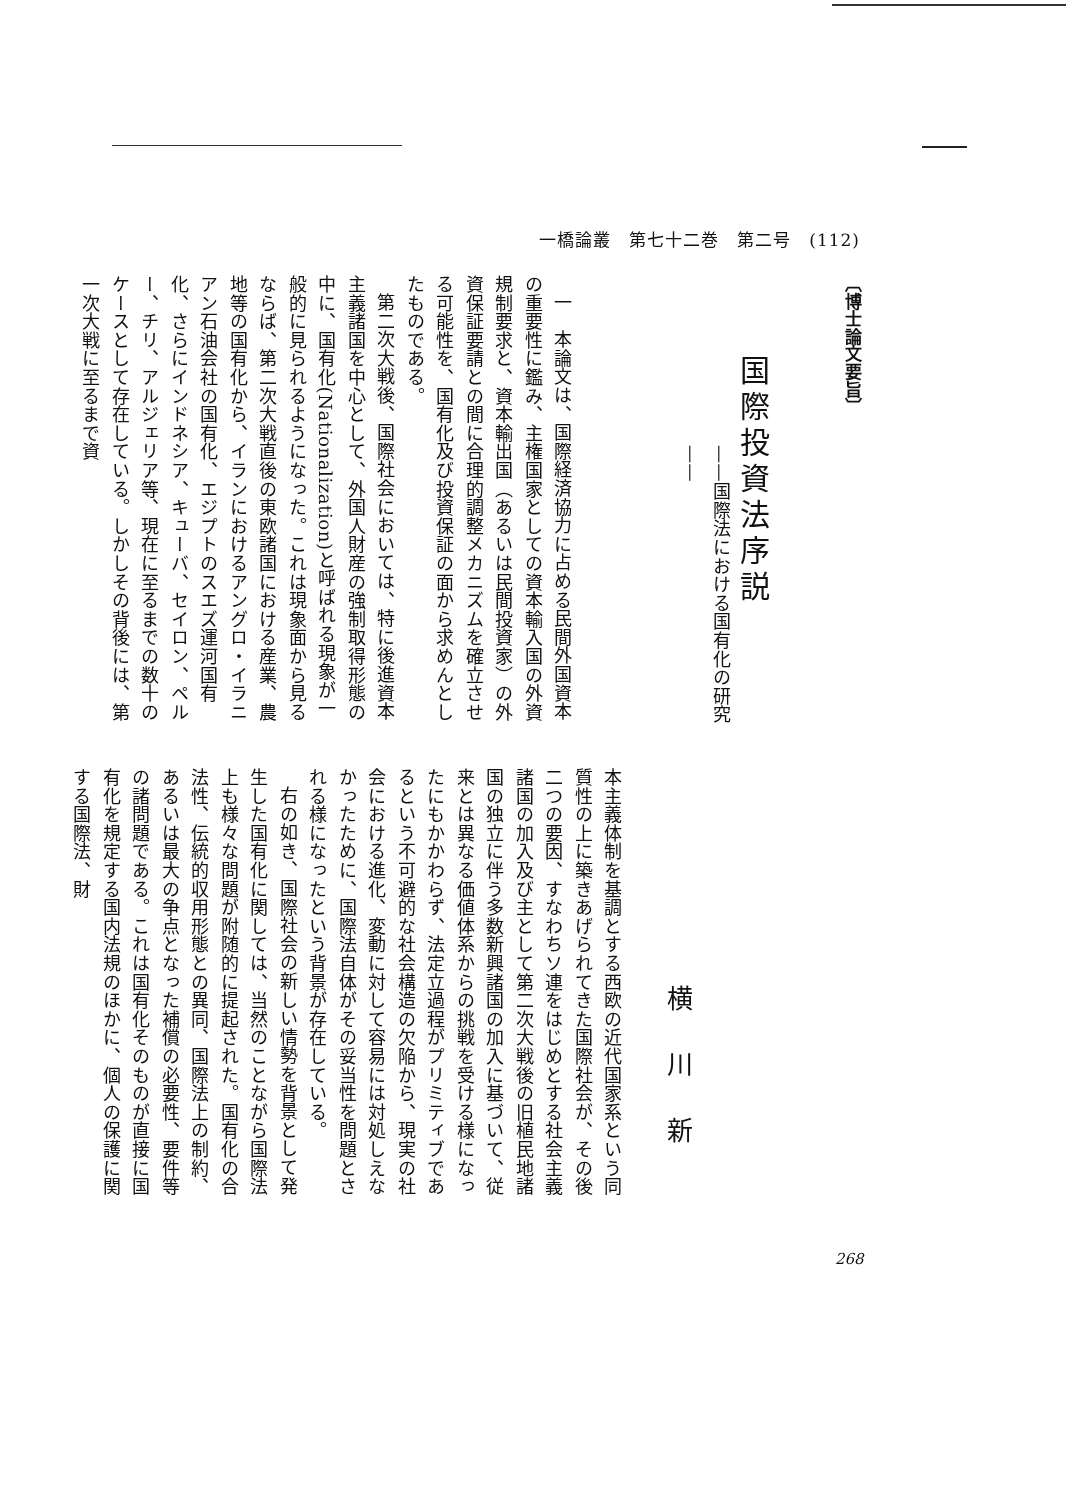一橋論叢　第七十二巻　第二号　(112)
〔博士論文要旨〕
国際投資法序説
——国際法における国有化の研究——
一　本論文は、国際経済協力に占める民間外国資本の重要性に鑑み、主権国家としての資本輸入国の外資規制要求と、資本輸出国（あるいは民間投資家）の外資保証要請との間に合理的調整メカニズムを確立させる可能性を、国有化及び投資保証の面から求めんとしたものである。
第二次大戦後、国際社会においては、特に後進資本主義諸国を中心として、外国人財産の強制取得形態の中に、国有化(Nationalization)と呼ばれる現象が一般的に見られるようになった。これは現象面から見るならば、第二次大戦直後の東欧諸国における産業、農地等の国有化から、イランにおけるアングロ・イラニアン石油会社の国有化、エジプトのスエズ運河国有化、さらにインドネシア、キューバ、セイロン、ペルー、チリ、アルジェリア等、現在に至るまでの数十のケースとして存在している。しかしその背後には、第一次大戦に至るまで資
横川新
本主義体制を基調とする西欧の近代国家系という同質性の上に築きあげられてきた国際社会が、その後二つの要因、すなわちソ連をはじめとする社会主義諸国の加入及び主として第二次大戦後の旧植民地諸国の独立に伴う多数新興諸国の加入に基づいて、従来とは異なる価値体系からの挑戦を受ける様になったにもかかわらず、法定立過程がプリミティブであるという不可避的な社会構造の欠陥から、現実の社会における進化、変動に対して容易には対処しえなかったために、国際法自体がその妥当性を問題とされる様になったという背景が存在している。
右の如き、国際社会の新しい情勢を背景として発生した国有化に関しては、当然のことながら国際法上も様々な問題が附随的に提起された。国有化の合法性、伝統的収用形態との異同、国際法上の制約、あるいは最大の争点となった補償の必要性、要件等の諸問題である。これは国有化そのものが直接に国有化を規定する国内法規のほかに、個人の保護に関する国際法、財
268